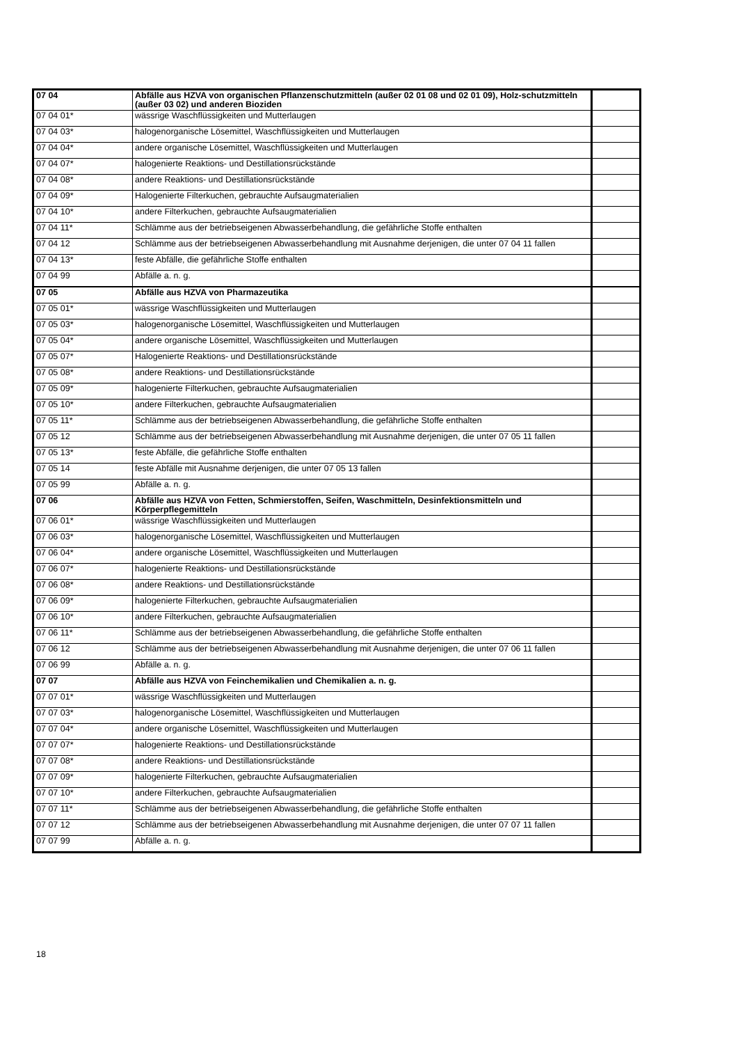| 07 04 | Abfälle aus HZVA von organischen Pflanzenschutzmitteln (außer 02 01 08 und 02 01 09), Holz-schutzmitteln (außer 03 02) und anderen Bioziden | |
| 07 04 01* | wässrige Waschflüssigkeiten und Mutterlaugen | |
| 07 04 03* | halogenorganische Lösemittel, Waschflüssigkeiten und Mutterlaugen | |
| 07 04 04* | andere organische Lösemittel, Waschflüssigkeiten und Mutterlaugen | |
| 07 04 07* | halogenierte Reaktions- und Destillationsrückstände | |
| 07 04 08* | andere Reaktions- und Destillationsrückstände | |
| 07 04 09* | Halogenierte Filterkuchen, gebrauchte Aufsaugmaterialien | |
| 07 04 10* | andere Filterkuchen, gebrauchte Aufsaugmaterialien | |
| 07 04 11* | Schlämme aus der betriebseigenen Abwasserbehandlung, die gefährliche Stoffe enthalten | |
| 07 04 12 | Schlämme aus der betriebseigenen Abwasserbehandlung mit Ausnahme derjenigen, die unter 07 04 11 fallen | |
| 07 04 13* | feste Abfälle, die gefährliche Stoffe enthalten | |
| 07 04 99 | Abfälle a. n. g. | |
| 07 05 | Abfälle aus HZVA von Pharmazeutika | |
| 07 05 01* | wässrige Waschflüssigkeiten und Mutterlaugen | |
| 07 05 03* | halogenorganische Lösemittel, Waschflüssigkeiten und Mutterlaugen | |
| 07 05 04* | andere organische Lösemittel, Waschflüssigkeiten und Mutterlaugen | |
| 07 05 07* | Halogenierte Reaktions- und Destillationsrückstände | |
| 07 05 08* | andere Reaktions- und Destillationsrückstände | |
| 07 05 09* | halogenierte Filterkuchen, gebrauchte Aufsaugmaterialien | |
| 07 05 10* | andere Filterkuchen, gebrauchte Aufsaugmaterialien | |
| 07 05 11* | Schlämme aus der betriebseigenen Abwasserbehandlung, die gefährliche Stoffe enthalten | |
| 07 05 12 | Schlämme aus der betriebseigenen Abwasserbehandlung mit Ausnahme derjenigen, die unter 07 05 11 fallen | |
| 07 05 13* | feste Abfälle, die gefährliche Stoffe enthalten | |
| 07 05 14 | feste Abfälle mit Ausnahme derjenigen, die unter 07 05 13 fallen | |
| 07 05 99 | Abfälle a. n. g. | |
| 07 06 | Abfälle aus HZVA von Fetten, Schmierstoffen, Seifen, Waschmitteln, Desinfektionsmitteln und Körperpflegemitteln | |
| 07 06 01* | wässrige Waschflüssigkeiten und Mutterlaugen | |
| 07 06 03* | halogenorganische Lösemittel, Waschflüssigkeiten und Mutterlaugen | |
| 07 06 04* | andere organische Lösemittel, Waschflüssigkeiten und Mutterlaugen | |
| 07 06 07* | halogenierte Reaktions- und Destillationsrückstände | |
| 07 06 08* | andere Reaktions- und Destillationsrückstände | |
| 07 06 09* | halogenierte Filterkuchen, gebrauchte Aufsaugmaterialien | |
| 07 06 10* | andere Filterkuchen, gebrauchte Aufsaugmaterialien | |
| 07 06 11* | Schlämme aus der betriebseigenen Abwasserbehandlung, die gefährliche Stoffe enthalten | |
| 07 06 12 | Schlämme aus der betriebseigenen Abwasserbehandlung mit Ausnahme derjenigen, die unter 07 06 11 fallen | |
| 07 06 99 | Abfälle a. n. g. | |
| 07 07 | Abfälle aus HZVA von Feinchemikalien und Chemikalien a. n. g. | |
| 07 07 01* | wässrige Waschflüssigkeiten und Mutterlaugen | |
| 07 07 03* | halogenorganische Lösemittel, Waschflüssigkeiten und Mutterlaugen | |
| 07 07 04* | andere organische Lösemittel, Waschflüssigkeiten und Mutterlaugen | |
| 07 07 07* | halogenierte Reaktions- und Destillationsrückstände | |
| 07 07 08* | andere Reaktions- und Destillationsrückstände | |
| 07 07 09* | halogenierte Filterkuchen, gebrauchte Aufsaugmaterialien | |
| 07 07 10* | andere Filterkuchen, gebrauchte Aufsaugmaterialien | |
| 07 07 11* | Schlämme aus der betriebseigenen Abwasserbehandlung, die gefährliche Stoffe enthalten | |
| 07 07 12 | Schlämme aus der betriebseigenen Abwasserbehandlung mit Ausnahme derjenigen, die unter 07 07 11 fallen | |
| 07 07 99 | Abfälle a. n. g. | |
18